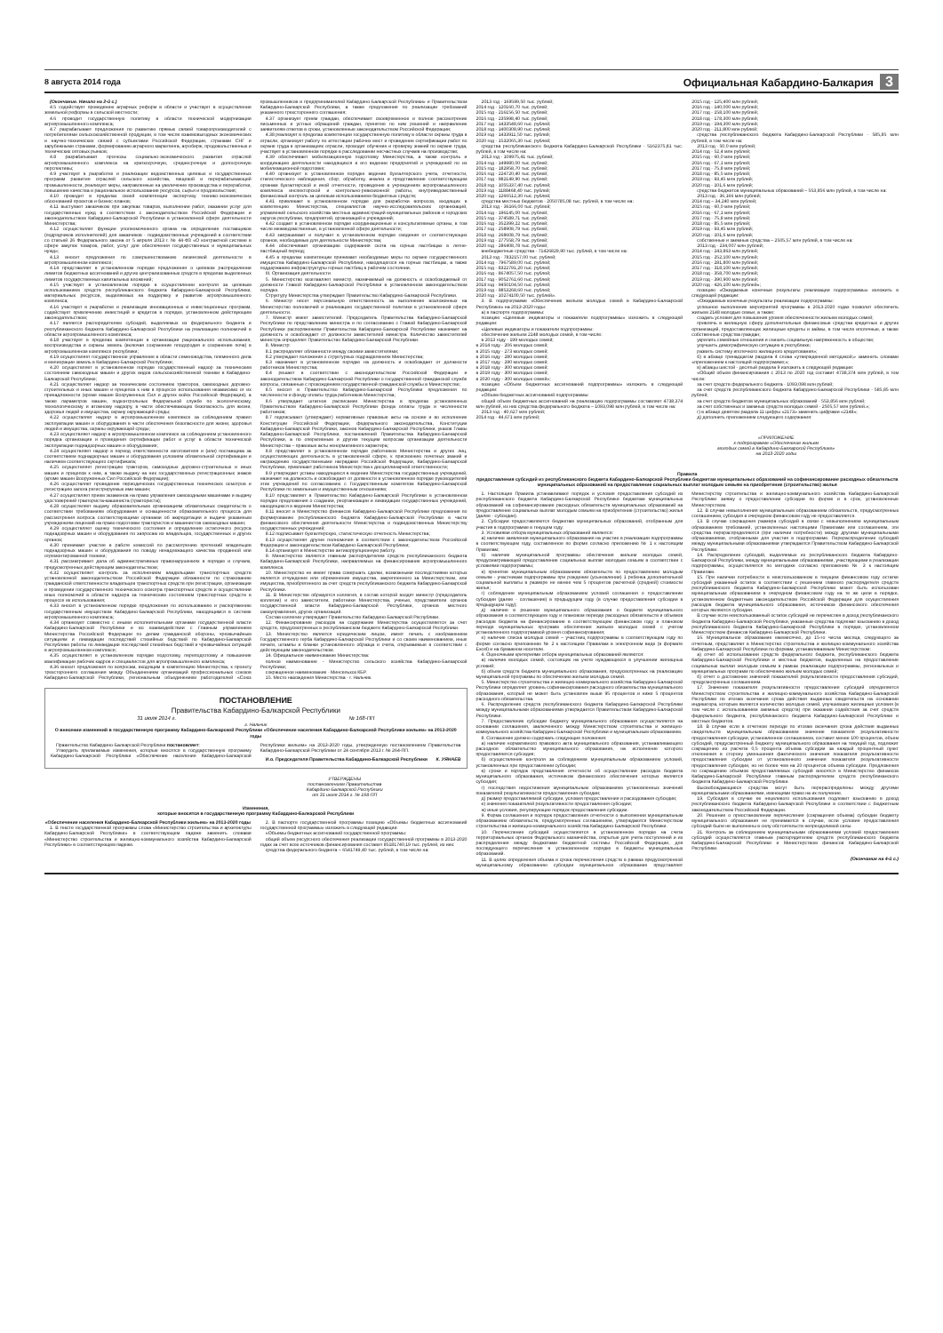8 августа 2014 года Официальная Кабардино-Балкария 3
(Окончание. Начало на 2-й с.)
4.5 содействует проведению аграрных реформ в области и участвует в осуществлении земельной реформы в сельской местности;
4.6 проводит государственную политику в области технической модернизации агропромышленного комплекса;
4.7 разрабатывает предложения по развитию прямых связей товаропроизводителей с потребителями сельскохозяйственной продукции, в том числе взаимовыгодных экономических и научно-технических связей с субъектами Российской Федерации, странами СНГ и зарубежными странами, формированию аграрного маркетинга, агробирж, продовольственных и технических оптовых рынков;
4.8 разрабатывает прогнозы социально-экономического развития отраслей агропромышленного комплекса на краткосрочную, среднесрочную и долгосрочную перспективы;
4.9 участвует в разработке и реализации ведомственных целевых и государственных программ развития отраслей сельского хозяйства, пищевой и перерабатывающей промышленности, реализует меры, направленные на увеличение производства и переработки, повышение качества и рациональное использование ресурсов, сырья и продовольствия;
4.10 проводит в пределах своей компетенции экспертизу технико-экономических обоснований проектов и бизнес-планов;
4.11 выступает заказчиком при закупках товаров, выполнении работ, оказании услуг для государственных нужд в соответствии с законодательством Российской Федерации и законодательством Кабардино-Балкарской Республики в установленной сфере деятельности Министерства;
4.12 осуществляет функции уполномоченного органа на определение поставщиков (подрядчиков исполнителей) для заказчиков - подведомственных учреждений в соответствии со статьей 26 Федерального закона от 5 апреля 2013 г. № 44-ФЗ «О контрактной системе в сфере закупок товаров, работ, услуг для обеспечения государственных и муниципальных нужд»;
4.13 вносит предложения по совершенствованию лизинговой деятельности в агропромышленном комплексе;
4.14 представляет в установленном порядке предложения о целевом распределении лимитов бюджетных ассигнований и других централизованных средств в пределах выделенных лимитов государственных капитальных вложений;
4.15 участвует в установленном порядке в осуществлении контроля за целевым использованием средств республиканского бюджета Кабардино-Балкарской Республики, материальных ресурсов, выделяемых на поддержку и развитие агропромышленного комплекса;
4.16 участвует в разработке и реализации инновационных и инвестиционных программ, содействует привлечению инвестиций и кредитов в порядке, установленном действующим законодательством;
4.17 является распорядителем субсидий, выделяемых из федерального бюджета и республиканского бюджета Кабардино-Балкарской Республики на реализацию полномочий в области агропромышленного комплекса;
4.18 участвует в пределах компетенции в организации рационального использования, воспроизводства и охраны земель (включая сохранение плодородия и сохранение почв) в агропромышленном комплексе республики;
4.19 осуществляет государственное управление в области семеноводства, племенного дела и мелиорации земель в Кабардино-Балкарской Республике;
4.20 осуществляет в установленном порядке государственный надзор за техническим состоянием самоходных машин и других видов сельскохозяйственной техники в Кабардино-Балкарской Республике;
4.21 осуществляет надзор за техническим состоянием тракторов, самоходных дорожно-строительных и иных машин и прицепов к ним в процессе использования независимо от их принадлежности (кроме машин Вооруженных Сил и других войск Российской Федерации), а также параметров машин, подконтрольных Федеральной службе по экологическому, технологическому и атомному надзору, в части обеспечивающих безопасность для жизни, здоровья людей и имущества, охрану окружающей среды;
4.22 осуществляет надзор в агропромышленном комплексе за соблюдением правил эксплуатации машин и оборудования в части обеспечения безопасности для жизни, здоровья людей и имущества, охраны окружающей среды;
4.23 осуществляет надзор в агропромышленном комплексе за соблюдением установленного порядка организации и проведения сертификации работ и услуг в области технической эксплуатации поднадзорных машин и оборудования;
4.24 осуществляет надзор в период ответственности изготовителя и (или) поставщика за соответствием поднадзорных машин и оборудования условиям обязательной сертификации и наличием соответствующего сертификата;
4.25 осуществляет регистрацию тракторов, самоходных дорожно-строительных и иных машин и прицепов к ним, а также выдачу на них государственных регистрационных знаков (кроме машин Вооруженных Сил Российской Федерации);
4.26 осуществляет проведение периодических государственных технических осмотров и регистрацию залога регистрируемых ими машин;
4.27 осуществляет прием экзаменов на право управления самоходными машинами и выдачу удостоверений тракториста-машиниста (тракториста);
4.28 осуществляет выдачу образовательным организациям обязательных свидетельств о соответствии требованиям оборудования и оснащенности образовательного процесса для рассмотрения вопроса соответствующими органами об аккредитации и выдаче указанным учреждениям лицензий на право подготовки трактористов и машинистов самоходных машин;
4.29 осуществляет оценку технического состояния и определение остаточного ресурса поднадзорных машин и оборудования по запросам их владельцев, государственных и других органов;
4.30 принимает участие в работе комиссий по рассмотрению претензий владельцев поднадзорных машин и оборудования по поводу ненадлежащего качества проданной или отремонтированной техники;
4.31 рассматривает дела об административных правонарушениях в порядке и случаях, предусмотренных действующим законодательством;
4.32 осуществляет контроль за исполнением владельцами транспортных средств установленной законодательством Российской Федерации обязанности по страхованию гражданской ответственности владельцев транспортных средств при регистрации, организации и проведении государственного технического осмотра транспортных средств и осуществлении иных полномочий в области надзора за техническим состоянием транспортных средств в процессе их использования;
4.33 вносит в установленном порядке предложения по использованию и распоряжению государственным имуществом Кабардино-Балкарской Республики, находящимся в системе агропромышленного комплекса;
4.34 организует совместно с иными исполнительными органами государственной власти Кабардино-Балкарской Республики и во взаимодействии с Главным управлением Министерства Российской Федерации по делам гражданской обороны, чрезвычайным ситуациям и ликвидации последствий стихийных бедствий по Кабардино-Балкарской Республике работы по ликвидации последствий стихийных бедствий и чрезвычайных ситуаций в агропромышленном комплексе;
4.35 осуществляет в установленном порядке подготовку, переподготовку и повышение квалификации рабочих кадров и специалистов для агропромышленного комплекса;
4.36 вносит предложения по вопросам, входящим в компетенцию Министерства, к проекту трехстороннего соглашения между Объединением организаций профессиональных союзов Кабардино-Балкарской Республики, региональным объединением работодателей «Союз промышленников и предпринимателей Кабардино-Балкарской Республики» и Правительством Кабардино-Балкарской Республики, а также предложения по реализации требований указанного трехстороннего соглашения;
4.37 организует прием граждан, обеспечивает своевременное и полное рассмотрение письменных и устных обращений граждан, принятие по ним решений и направление заявителям ответов в сроки, установленные законодательством Российской Федерации;
4.38 реализует в пределах компетенции государственную политику в области охраны труда в отрасли, организует работу по аттестации рабочих мест и проведение сертификации работ по охране труда в организациях отрасли, проводит обучение и проверку знаний по охране труда, участвует в установленном порядке в расследовании несчастных случаев на производстве;
4.39 обеспечивает мобилизационную подготовку Министерства, а также контроль и координацию деятельности находящихся в его ведении предприятий и учреждений по их мобилизационной подготовке;
4.40 организует в установленном порядке ведение бухгалтерского учета, отчетности, статистического наблюдения, сбор, обработку, анализ и представление соответствующим органам бухгалтерской и иной отчетности, проведение в учреждениях агропромышленного комплекса инспекторской и контрольно-ревизионной работы, внутриведомственный финансовый контроль за целевым использованием бюджетных средств;
4.41 привлекает в установленном порядке для разработки вопросов, входящих в компетенцию Министерства, специалистов научно-исследовательских организаций, управлений сельского хозяйства местных администраций муниципальных районов и городских округов республики, предприятий, организаций и учреждений;
4.42 создает в установленном порядке координационные и консультативные органы, в том числе межведомственные, в установленной сфере деятельности;
4.43 запрашивает и получает в установленном порядке сведения от соответствующих органов, необходимые для деятельности Министерства;
4.44 обеспечивает организацию содержания скота на горных пастбищах в летне-пастбищный период;
4.45 в пределах компетенции принимает необходимые меры по охране государственного имущества Кабардино-Балкарской Республики, находящегося на горных пастбищах, а также поддержанию инфраструктуры горных пастбищ в рабочем состоянии.
III. Организация деятельности
5. Министерство возглавляет министр, назначаемый на должность и освобождаемый от должности Главой Кабардино-Балкарской Республики в установленном законодательством порядке.
Структуру Министерства утверждает Правительство Кабардино-Балкарской Республики.
6. Министр несет персональную ответственность за выполнение возложенных на Министерство полномочий и реализацию государственной политики в установленной сфере деятельности.
7. Министр имеет заместителей. Председатель Правительства Кабардино-Балкарской Республики по представлению министра и по согласованию с Главой Кабардино-Балкарской Республики распоряжением Правительства Кабардино-Балкарской Республики назначает на должность и освобождает от должности заместителей министра. Количество заместителей министра определяет Правительство Кабардино-Балкарской Республики.
8. Министр:
8.1 распределяет обязанности между своими заместителями;
8.2 утверждает положения о структурных подразделениях Министерства;
8.3 назначает в установленном порядке на должность и освобождает от должности работников Министерства;
8.4 решает в соответствии с законодательством Российской Федерации и законодательством Кабардино-Балкарской Республики о государственной гражданской службе вопросы, связанные с прохождением государственной гражданской службы в Министерстве;
8.5 вносит в Правительство Кабардино-Балкарской Республики предложения по численности и фонду оплаты труда работников Министерства;
8.6 утверждает штатное расписание Министерства в пределах установленных Правительством Кабардино-Балкарской Республики фонда оплаты труда и численности работников;
8.7 подписывает (утверждает) нормативные правовые акты на основе и во исполнение Конституции Российской Федерации, федерального законодательства, Конституции Кабардино-Балкарской Республики, законов Кабардино-Балкарской Республики, указов Главы Кабардино-Балкарской Республики, постановлений Правительства Кабардино-Балкарской Республики, а по оперативным и другим текущим вопросам организации деятельности Министерства – правовые акты ненормативного характера;
8.8 представляет в установленном порядке работников Министерства и других лиц, осуществляющих деятельность в установленной сфере, к присвоению почетных званий и награждению государственными наградами Российской Федерации, Кабардино-Балкарской Республики, привлекает работников Министерства к дисциплинарной ответственности;
8.9 утверждает уставы находящихся в ведении Министерства государственных учреждений, назначает на должность и освобождает от должности в установленном порядке руководителей этих учреждений по согласованию с Государственным комитетом Кабардино-Балкарской Республики по земельным и имущественным отношениям;
8.10 представляет в Правительство Кабардино-Балкарской Республики в установленном порядке предложения о создании, реорганизации и ликвидации государственных учреждений, находящихся в ведении Министерства;
8.11 вносит в Министерство финансов Кабардино-Балкарской Республики предложения по формированию республиканского бюджета Кабардино-Балкарской Республики в части финансового обеспечения деятельности Министерства и подведомственных Министерству государственных учреждений;
8.12 подписывает бухгалтерскую, статистическую отчетность Министерства;
8.13 осуществляет другие полномочия в соответствии с законодательством Российской Федерации и законодательством Кабардино-Балкарской Республики;
8.14 организует в Министерстве антикоррупционную работу.
9. Министерство является главным распорядителем средств республиканского бюджета Кабардино-Балкарской Республики, направляемых на финансирование агропромышленного комплекса.
10. Министерство не имеет права совершать сделки, возможными последствиями которых является отчуждение или обременение имущества, закрепленного за Министерством, или имущества, приобретенного за счет средств республиканского бюджета Кабардино-Балкарской Республики.
11. В Министерстве образуется коллегия, в состав которой входят министр (председатель коллегии) и его заместители, работники Министерства, ученые, представители органов государственной власти Кабардино-Балкарской Республики, органов местного самоуправления, других организаций.
Состав коллегии утверждает Правительство Кабардино-Балкарской Республики.
12. Финансирование расходов на содержание Министерства осуществляется за счет средств, предусмотренных в республиканском бюджете Кабардино-Балкарской Республики.
13. Министерство является юридическим лицом, имеет печать с изображением Государственного герба Кабардино-Балкарской Республики и со своим наименованием, иные печати, штампы и бланки установленного образца и счета, открываемые в соответствии с действующим законодательством.
14. Официальное наименование Министерства:
полное наименование - Министерство сельского хозяйства Кабардино-Балкарской Республики;
сокращенное наименование - Минсельхоз КБР.
15. Место нахождения Министерства - г. Нальчик.
ПОСТАНОВЛЕНИЕ
Правительства Кабардино-Балкарской Республики
31 июля 2014 г. № 168-ПП
г. Нальчик
О внесении изменений в государственную программу Кабардино-Балкарской Республики «Обеспечение населения Кабардино-Балкарской Республики жильем» на 2013-2020 годы
Правительство Кабардино-Балкарской Республики постановляет:
Утвердить прилагаемые изменения, которые вносятся в государственную программу Кабардино-Балкарской Республики «Обеспечение населения Кабардино-Балкарской Республики жильем» на 2013-2020 годы, утвержденную постановлением Правительства Кабардино-Балкарской Республики от 24 сентября 2013 г. № 264-ПП.
И.о. Председателя Правительства Кабардино-Балкарской Республики К. УЯНАЕВ
УТВЕРЖДЕНЫ
постановлением Правительства
Кабардино-Балкарской Республики
от 31 июля 2014 г. № 168-ПП
Изменения,
которые вносятся в государственную программу Кабардино-Балкарской Республики
«Обеспечение населения Кабардино-Балкарской Республики жильем» на 2013-2020 годы
1. В тексте государственной программы слова «Министерство строительства и архитектуры Кабардино-Балкарской Республики» в соответствующем падеже заменить словами «Министерство строительства и жилищно-коммунального хозяйства Кабардино-Балкарской Республики» в соответствующем падеже.
2. В паспорте государственной программы позицию «Объемы бюджетных ассигнований государственной программы» изложить в следующей редакции:
«Объемы бюджетных ассигнований государственной программы:
общий объем ресурсного обеспечения реализации государственной программы в 2013-2020 годах за счет всех источников финансирования составит 85181740,19 тыс. рублей, из них:
средства федерального бюджета – 6541749,40 тыс. рублей, в том числе на:
2013 год - 169599,50 тыс. рублей;
2014 год - 120160,70 тыс. рублей;
2015 год - 216156,50 тыс. рублей;
2016 год - 235998,40 тыс. рублей;
2017 год - 1433548,60 тыс. рублей;
2018 год - 1400308,90 тыс. рублей;
2019 год - 1433911,50 тыс. рублей;
2020 год - 1532065,30 тыс. рублей;
средства республиканского бюджета Кабардино-Балкарской Республики - 5162375,81 тыс. рублей, в том числе на:
2013 год - 109975,41 тыс. рублей;
2014 год - 149980,00 тыс. рублей;
2015 год - 182958,70 тыс. рублей;
2016 год - 224720,40 тыс. рублей;
2017 год - 982149,90 тыс. рублей;
2018 год - 1055337,40 тыс. рублей;
2019 год - 1188468,40 тыс. рублей;
2020 год - 1266512,30 тыс. рублей;
средства местных бюджетов - 2050785,08 тыс. рублей, в том числе на:
2013 год - 36166,00 тыс. рублей;
2014 год - 196145,00 тыс. рублей;
2015 год - 374589,71 тыс. рублей;
2016 год - 352399,22 тыс. рублей;
2017 год - 258908,79 тыс. рублей;
2018 год - 268608,79 тыс. рублей;
2019 год - 277558,79 тыс. рублей;
2020 год - 286408,78 тыс. рублей;
внебюджетные средства - 71426829,90 тыс. рублей, в том числе на:
2013 год - 7832157,00 тыс. рублей;
2014 год - 7967589,00 тыс. рублей;
2015 год - 8322791,20 тыс. рублей;
2016 год - 8674057,50 тыс. рублей;
2017 год - 9052761,60 тыс. рублей;
2018 год - 9450104,50 тыс. рублей;
2019 год - 9853268,60 тыс. рублей;
2020 год - 10274100,50 тыс. рублей».
3. В подпрограмме «Обеспечение жильем молодых семей в Кабардино-Балкарской Республике» на 2013-2020 годы:
а) в паспорте подпрограммы:
позицию «Целевые индикаторы и показатели подпрограммы» изложить в следующей редакции:
«Целевые индикаторы и показатели подпрограммы:
обеспечение жильем 2148 молодых семей, в том числе:
в 2013 году - 199 молодых семей;
в 2014 году - 206 молодых семей;
в 2015 году - 273 молодых семей;
в 2016 году - 280 молодых семей;
в 2017 году - 290 молодых семей;
в 2018 году - 300 молодых семей;
в 2019 году - 300 молодых семей;
в 2020 году - 300 молодых семей»;
позицию «Объем бюджетных ассигнований подпрограммы» изложить в следующей редакции:
«Объем бюджетных ассигнований подпрограммы:
общий объем бюджетных ассигнований на реализацию подпрограммы составляет 4738,374 млн рублей, из них средства федерального бюджета – 1093,098 млн рублей, в том числе на:
2013 год - 40,627 млн рублей;
2014 год - 44,671 млн рублей;
2015 год - 125,400 млн рублей;
2016 год - 140,000 млн рублей;
2017 год - 158,100 млн рублей;
2018 год - 178,300 млн рублей;
2019 год - 194,300 млн рублей;
2020 год - 211,800 млн рублей;
средства республиканского бюджета Кабардино-Балкарской Республики - 585,85 млн рублей, в том числе на:
2013 год - 50,0 млн рублей;
2014 год - 52,4 млн рублей;
2015 год - 60,0 млн рублей;
2016 год - 67,1 млн рублей;
2017 год - 75,8 млн рублей;
2018 год - 85,5 млн рублей;
2019 год - 93,45 млн рублей;
2020 год - 101,6 млн рублей;
средства бюджетов муниципальных образований – 553,856 млн рублей, в том числе на:
2013 год - 36,166 млн рублей;
2014 год – 34,240 млн рублей;
2015 год - 60,0 млн рублей;
2016 год - 67,1 млн рублей;
2017 год - 75,8 млн рублей;
2018 год - 85,5 млн рублей;
2019 год - 93,45 млн рублей;
2020 год - 101,6 млн рублей;
собственные и заемные средства – 2505,57 млн рублей, в том числе на:
2013 год - 234,007 млн рублей;
2014 год - 243,863 млн рублей;
2015 год - 252,100 млн рублей;
2016 год - 281,800 млн рублей;
2017 год - 318,100 млн рублей;
2018 год - 358,700 млн рублей;
2019 год - 390,900 млн рублей;
2020 год - 426,100 млн рублей»;
позицию «Ожидаемые конечные результаты реализации подпрограммы» изложить в следующей редакции:
«Ожидаемые конечные результаты реализации подпрограммы:
успешное выполнение мероприятий программы в 2013-2020 годах позволит обеспечить жильем 2148 молодые семьи, а также:
создать условия для повышения уровня обеспеченности жильем молодых семей;
привлечь в жилищную сферу дополнительные финансовые средства кредитных и других организаций, предоставляющих жилищные кредиты и займы, в том числе ипотечные, а также собственные средства граждан;
укрепить семейные отношения и снизить социальную напряженность в обществе;
улучшить демографическую ситуацию в республике;
развить систему ипотечного жилищного кредитования»;
б) в абзаце тринадцатом раздела 4 слова «утвержденной методикой;» заменить словами «приложением к настоящей подпрограмме;»;
в) абзацы шестой - десятый раздела 9 изложить в следующей редакции:
«Общий объем финансирования с 2013 по 2020 год составит 4738,374 млн рублей, в том числе:
за счет средств федерального бюджета - 1093,098 млн рублей;
за счет средств республиканского бюджета Кабардино-Балкарской Республики - 585,85 млн рублей;
за счет средств бюджетов муниципальных образований - 553,856 млн рублей;
за счет собственных и заемных средств молодых семей - 2505,57 млн рублей.»;
г) в абзаце девятом раздела 11 цифры «2173» заменить цифрами «2148»;
д) дополнить приложением следующего содержания:
«ПРИЛОЖЕНИЕ
к подпрограмме «Обеспечение жильем
молодых семей в Кабардино-Балкарской Республике»
на 2013-2020 годы
Правила
предоставления субсидий из республиканского бюджета Кабардино-Балкарской Республики бюджетам муниципальных образований на софинансирование расходных обязательств муниципальных образований на предоставление социальных выплат молодым семьям на приобретение (строительство) жилья
1. Настоящие Правила устанавливают порядок и условия предоставления субсидий из республиканского бюджета Кабардино-Балкарской Республики бюджетам муниципальных образований на софинансирование расходных обязательств муниципальных образований на предоставление социальных выплат молодым семьям на приобретение (строительство) жилья (далее - субсидии).
2. Субсидии предоставляются бюджетам муниципальных образований, отобранным для участия в подпрограмме в текущем году.
3. Условиями отбора муниципальных образований являются:
а) наличие заявления муниципального образования на участие в реализации подпрограммы в соответствующем году, составленное по форме согласно приложению № 1 к настоящим Правилам;
б) наличие муниципальной программы обеспечения жильем молодых семей, предусматривающей предоставление социальных выплат молодым семьям в соответствии с условиями подпрограммы;
в) принятие муниципальным образованием обязательств по предоставлению молодым семьям - участникам подпрограммы при рождении (усыновлении) 1 ребенка дополнительной социальной выплаты в размере не менее чем 5 процентов расчетной (средней) стоимости жилья;
г) соблюдение муниципальным образованием условий соглашения о предоставлении субсидии (далее - соглашение) в предыдущем году (в случае предоставления субсидии в предыдущем году);
д) наличие в решении муниципального образования о бюджете муниципального образования в соответствующем году и плановом периоде расходных обязательств и объемов расходов бюджета на финансирование в соответствующем финансовом году и плановом периоде муниципальных программ обеспечения жильем молодых семей с учетом установленного подпрограммой уровня софинансирования;
е) наличие списка молодых семей – участниц подпрограммы в соответствующем году по форме согласно приложению № 2 к настоящим Правилам в электронном виде (в формате Excel) и на бумажном носителе.
4. Оценочными критериями отбора муниципальных образований являются:
а) наличие молодых семей, состоящих на учете нуждающихся в улучшении жилищных условий;
б) объем средств бюджета муниципального образования, предусмотренных на реализацию муниципальной программы по обеспечению жильем молодых семей.
5. Министерство строительства и жилищно-коммунального хозяйства Кабардино-Балкарской Республики определяет уровень софинансирования расходного обязательства муниципального образования, который не может быть установлен выше 95 процентов и ниже 5 процентов расходного обязательства.
6. Распределение средств республиканского бюджета Кабардино-Балкарской Республики между муниципальными образованиями утверждается Правительством Кабардино-Балкарской Республики.
7. Предоставление субсидии бюджету муниципального образования осуществляется на основании соглашения, заключенного между Министерством строительства и жилищно-коммунального хозяйства Кабардино-Балкарской Республики и муниципальным образованием.
8. Соглашение должно содержать следующие положения:
а) наличие нормативного правового акта муниципального образования, устанавливающего расходное обязательство муниципального образования, на исполнение которого предоставляется субсидия;
б) осуществление контроля за соблюдением муниципальным образованием условий, установленных при предоставлении субсидии;
в) сроки и порядок представления отчетности об осуществлении расходов бюджета муниципального образования, источником финансового обеспечения которых является субсидия;
г) последствия недостижения муниципальным образованием установленных значений показателей результативности предоставления субсидии;
д) размер предоставляемой субсидии, условия предоставления и расходования субсидии;
е) значения показателей результативности предоставления субсидии;
ж) иные условия, регулирующие порядок предоставления субсидии.
9. Форма соглашения и порядок предоставления отчетности о выполнении муниципальным образованием обязательств, предусмотренных соглашением, утверждаются Министерством строительства и жилищно-коммунального хозяйства Кабардино-Балкарской Республики.
10. Перечисление субсидий осуществляется в установленном порядке на счета территориальных органов Федерального казначейства, открытые для учета поступлений и их распределения между бюджетами бюджетной системы Российской Федерации, для последующего перечисления в установленном порядке в бюджеты муниципальных образований.
11. В целях определения объема и срока перечисления средств в рамках предусмотренной муниципальному образованию субсидии муниципальное образование представляет Министерству строительства и жилищно-коммунального хозяйства Кабардино-Балкарской Республики заявку о предоставлении субсидии по форме и в срок, установленные Министерством.
12. В случае невыполнения муниципальным образованием обязательств, предусмотренных соглашением, субсидия в очередном финансовом году не предоставляется.
13. В случае сокращения размера субсидий в связи с невыполнением муниципальным образованием требований, установленных настоящими Правилами или соглашением, эти средства перераспределяются (при наличии потребности) между другими муниципальными образованиями, отобранными для участия в подпрограмме. Перераспределение субсидий между муниципальными образованиями утверждается Правительством Кабардино-Балкарской Республики.
14. Распределение субсидий, выделяемых из республиканского бюджета Кабардино-Балкарской Республики, между муниципальными образованиями, участвующими в реализации подпрограммы, осуществляется по методике согласно приложению № 3 к настоящим Правилам.
15. При наличии потребности в неиспользованном в текущем финансовом году остатке субсидий указанный остаток в соответствии с решением главного распорядителя средств республиканского бюджета Кабардино-Балкарской Республики может быть использован муниципальным образованием в очередном финансовом году на те же цели в порядке, установленном бюджетным законодательством Российской Федерации для осуществления расходов бюджета муниципального образования, источником финансового обеспечения которых являются субсидии.
В случае если неиспользованный остаток субсидий не перечислен в доход республиканского бюджета Кабардино-Балкарской Республики, указанные средства подлежат взысканию в доход республиканского бюджета Кабардино-Балкарской Республики в порядке, установленном Министерством финансов Кабардино-Балкарской Республики.
16. Муниципальное образование ежемесячно, до 15-го числа месяца, следующего за отчетным, представляет в Министерство строительства и жилищно-коммунального хозяйства Кабардино-Балкарской Республики по формам, устанавливаемым Министерством:
а) отчет об использовании средств федерального бюджета, республиканского бюджета Кабардино-Балкарской Республики и местных бюджетов, выделенных на предоставление социальных выплат молодым семьям в рамках реализации подпрограммы, региональных и муниципальных программ по обеспечению жильем молодых семей;
б) отчет о достижении значений показателей результативности предоставления субсидий, предусмотренных соглашением.
17. Значение показателя результативности предоставления субсидий определяется Министерством строительства и жилищно-коммунального хозяйства Кабардино-Балкарской Республики по итогам окончания срока действия выданных свидетельств на основании индикатора, которым является количество молодых семей, улучшивших жилищные условия (в том числе с использованием заемных средств) при оказании содействия за счет средств федерального бюджета, республиканского бюджета Кабардино-Балкарской Республики и местных бюджетов.
18. В случае если в отчетном периоде по итогам окончания срока действия выданных свидетельств муниципальным образованием значение показателя результативности предоставления субсидии, установленное соглашением, составит менее 100 процентов, объем субсидий, предусмотренный бюджету муниципального образования на текущий год, подлежит сокращению из расчета 0,5 процента объема субсидии за каждый процентный пункт отклонения в сторону уменьшения фактического значения показателя результативности предоставления субсидии от установленного значения показателя результативности предоставления субсидии, но не более чем на 20 процентов объема субсидии. Предложения по сокращению объемов предоставляемых субсидий вносятся в Министерство финансов Кабардино-Балкарской Республики главным распорядителем средств республиканского бюджета Кабардино-Балкарской Республики.
Высвобождающиеся средства могут быть перераспределены между другими муниципальными образованиями, имеющими право на их получение.
19. Субсидия в случае ее нецелевого использования подлежит взысканию в доход республиканского бюджета Кабардино-Балкарской Республики в соответствии с бюджетным законодательством Российской Федерации.
20. Решение о приостановлении перечисления (сокращения объема) субсидии бюджету муниципального образования не принимается в случае, если условия предоставления субсидий были не выполнены в силу обстоятельств непреодолимой силы.
21. Контроль за соблюдением муниципальными образованиями условий предоставления субсидий осуществляется главным распорядителем средств республиканского бюджета Кабардино-Балкарской Республики и Министерством финансов Кабардино-Балкарской Республики.
(Окончание на 4-й с.)